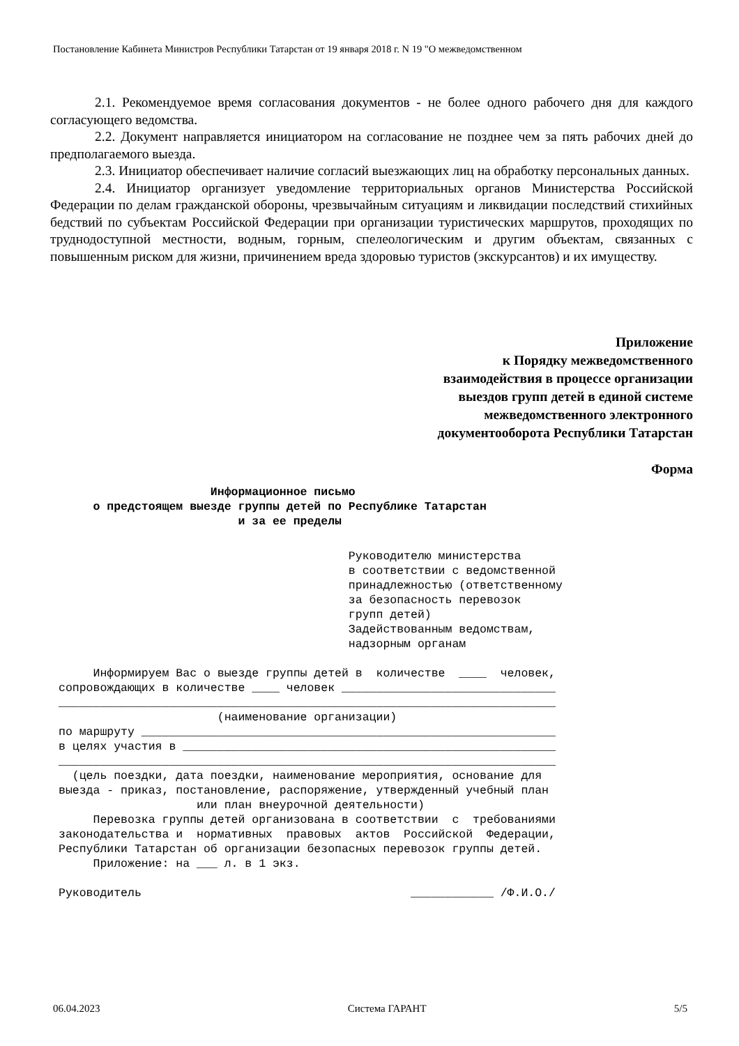Постановление Кабинета Министров Республики Татарстан от 19 января 2018 г. N 19 "О межведомственном
2.1. Рекомендуемое время согласования документов - не более одного рабочего дня для каждого согласующего ведомства.
2.2. Документ направляется инициатором на согласование не позднее чем за пять рабочих дней до предполагаемого выезда.
2.3. Инициатор обеспечивает наличие согласий выезжающих лиц на обработку персональных данных.
2.4. Инициатор организует уведомление территориальных органов Министерства Российской Федерации по делам гражданской обороны, чрезвычайным ситуациям и ликвидации последствий стихийных бедствий по субъектам Российской Федерации при организации туристических маршрутов, проходящих по труднодоступной местности, водным, горным, спелеологическим и другим объектам, связанных с повышенным риском для жизни, причинением вреда здоровью туристов (экскурсантов) и их имуществу.
Приложение
к Порядку межведомственного
взаимодействия в процессе организации
выездов групп детей в единой системе
межведомственного электронного
документооборота Республики Татарстан
Форма
Информационное письмо о предстоящем выезде группы детей по Республике Татарстан и за ее пределы
Руководителю министерства в соответствии с ведомственной принадлежностью (ответственному за безопасность перевозок групп детей) Задействованным ведомствам, надзорным органам Информируем Вас о выезде группы детей в количестве ____ человек, сопровождающих в количестве ____ человек _______________________________ ________________________________________________________________________ (наименование организации) по маршруту ____________________________________________________________ в целях участия в ______________________________________________________ ________________________________________________________________________ (цель поездки, дата поездки, наименование мероприятия, основание для выезда - приказ, постановление, распоряжение, утвержденный учебный план или план внеурочной деятельности) Перевозка группы детей организована в соответствии с требованиями законодательства и нормативных правовых актов Российской Федерации, Республики Татарстан об организации безопасных перевозок группы детей. Приложение: на ___ л. в 1 экз. Руководитель ____________ /Ф.И.О./
06.04.2023 Система ГАРАНТ 5/5